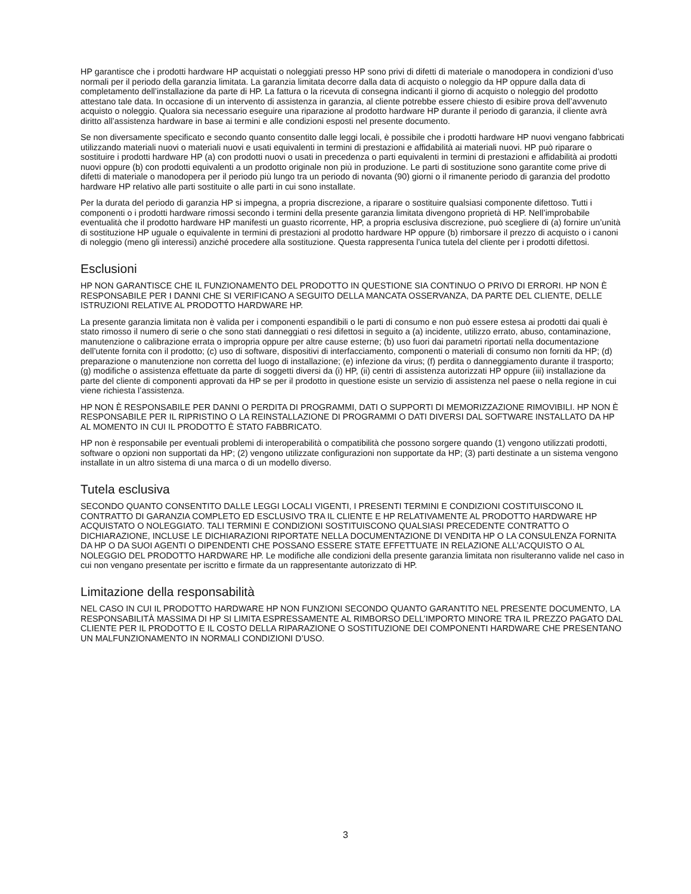HP garantisce che i prodotti hardware HP acquistati o noleggiati presso HP sono privi di difetti di materiale o manodopera in condizioni d’uso normali per il periodo della garanzia limitata. La garanzia limitata decorre dalla data di acquisto o noleggio da HP oppure dalla data di completamento dell’installazione da parte di HP. La fattura o la ricevuta di consegna indicanti il giorno di acquisto o noleggio del prodotto attestano tale data. In occasione di un intervento di assistenza in garanzia, al cliente potrebbe essere chiesto di esibire prova dell’avvenuto acquisto o noleggio. Qualora sia necessario eseguire una riparazione al prodotto hardware HP durante il periodo di garanzia, il cliente avrà diritto all’assistenza hardware in base ai termini e alle condizioni esposti nel presente documento.
Se non diversamente specificato e secondo quanto consentito dalle leggi locali, è possibile che i prodotti hardware HP nuovi vengano fabbricati utilizzando materiali nuovi o materiali nuovi e usati equivalenti in termini di prestazioni e affidabilità ai materiali nuovi. HP può riparare o sostituire i prodotti hardware HP (a) con prodotti nuovi o usati in precedenza o parti equivalenti in termini di prestazioni e affidabilità ai prodotti nuovi oppure (b) con prodotti equivalenti a un prodotto originale non più in produzione. Le parti di sostituzione sono garantite come prive di difetti di materiale o manodopera per il periodo più lungo tra un periodo di novanta (90) giorni o il rimanente periodo di garanzia del prodotto hardware HP relativo alle parti sostituite o alle parti in cui sono installate.
Per la durata del periodo di garanzia HP si impegna, a propria discrezione, a riparare o sostituire qualsiasi componente difettoso. Tutti i componenti o i prodotti hardware rimossi secondo i termini della presente garanzia limitata divengono proprietà di HP. Nell’improbabile eventualità che il prodotto hardware HP manifesti un guasto ricorrente, HP, a propria esclusiva discrezione, può scegliere di (a) fornire un’unità di sostituzione HP uguale o equivalente in termini di prestazioni al prodotto hardware HP oppure (b) rimborsare il prezzo di acquisto o i canoni di noleggio (meno gli interessi) anziché procedere alla sostituzione. Questa rappresenta l’unica tutela del cliente per i prodotti difettosi.
Esclusioni
HP NON GARANTISCE CHE IL FUNZIONAMENTO DEL PRODOTTO IN QUESTIONE SIA CONTINUO O PRIVO DI ERRORI. HP NON È RESPONSABILE PER I DANNI CHE SI VERIFICANO A SEGUITO DELLA MANCATA OSSERVANZA, DA PARTE DEL CLIENTE, DELLE ISTRUZIONI RELATIVE AL PRODOTTO HARDWARE HP.
La presente garanzia limitata non è valida per i componenti espandibili o le parti di consumo e non può essere estesa ai prodotti dai quali è stato rimosso il numero di serie o che sono stati danneggiati o resi difettosi in seguito a (a) incidente, utilizzo errato, abuso, contaminazione, manutenzione o calibrazione errata o impropria oppure per altre cause esterne; (b) uso fuori dai parametri riportati nella documentazione dell’utente fornita con il prodotto; (c) uso di software, dispositivi di interfacciamento, componenti o materiali di consumo non forniti da HP; (d) preparazione o manutenzione non corretta del luogo di installazione; (e) infezione da virus; (f) perdita o danneggiamento durante il trasporto; (g) modifiche o assistenza effettuate da parte di soggetti diversi da (i) HP, (ii) centri di assistenza autorizzati HP oppure (iii) installazione da parte del cliente di componenti approvati da HP se per il prodotto in questione esiste un servizio di assistenza nel paese o nella regione in cui viene richiesta l’assistenza.
HP NON È RESPONSABILE PER DANNI O PERDITA DI PROGRAMMI, DATI O SUPPORTI DI MEMORIZZAZIONE RIMOVIBILI. HP NON È RESPONSABILE PER IL RIPRISTINO O LA REINSTALLAZIONE DI PROGRAMMI O DATI DIVERSI DAL SOFTWARE INSTALLATO DA HP AL MOMENTO IN CUI IL PRODOTTO È STATO FABBRICATO.
HP non è responsabile per eventuali problemi di interoperabilità o compatibilità che possono sorgere quando (1) vengono utilizzati prodotti, software o opzioni non supportati da HP; (2) vengono utilizzate configurazioni non supportate da HP; (3) parti destinate a un sistema vengono installate in un altro sistema di una marca o di un modello diverso.
Tutela esclusiva
SECONDO QUANTO CONSENTITO DALLE LEGGI LOCALI VIGENTI, I PRESENTI TERMINI E CONDIZIONI COSTITUISCONO IL CONTRATTO DI GARANZIA COMPLETO ED ESCLUSIVO TRA IL CLIENTE E HP RELATIVAMENTE AL PRODOTTO HARDWARE HP ACQUISTATO O NOLEGGIATO. TALI TERMINI E CONDIZIONI SOSTITUISCONO QUALSIASI PRECEDENTE CONTRATTO O DICHIARAZIONE, INCLUSE LE DICHIARAZIONI RIPORTATE NELLA DOCUMENTAZIONE DI VENDITA HP O LA CONSULENZA FORNITA DA HP O DA SUOI AGENTI O DIPENDENTI CHE POSSANO ESSERE STATE EFFETTUATE IN RELAZIONE ALL’ACQUISTO O AL NOLEGGIO DEL PRODOTTO HARDWARE HP. Le modifiche alle condizioni della presente garanzia limitata non risulteranno valide nel caso in cui non vengano presentate per iscritto e firmate da un rappresentante autorizzato di HP.
Limitazione della responsabilità
NEL CASO IN CUI IL PRODOTTO HARDWARE HP NON FUNZIONI SECONDO QUANTO GARANTITO NEL PRESENTE DOCUMENTO, LA RESPONSABILITÀ MASSIMA DI HP SI LIMITA ESPRESSAMENTE AL RIMBORSO DELL’IMPORTO MINORE TRA IL PREZZO PAGATO DAL CLIENTE PER IL PRODOTTO E IL COSTO DELLA RIPARAZIONE O SOSTITUZIONE DEI COMPONENTI HARDWARE CHE PRESENTANO UN MALFUNZIONAMENTO IN NORMALI CONDIZIONI D’USO.
3